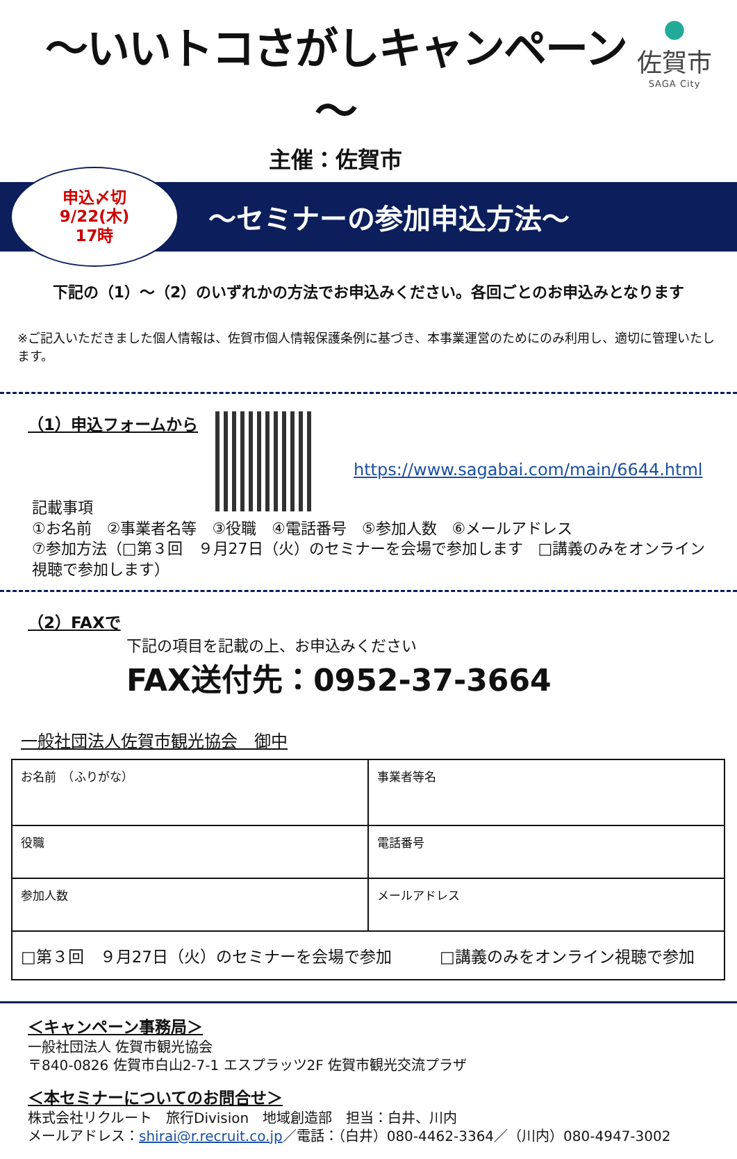～いいトコさがしキャンペーン～
主催：佐賀市
●
佐賀市
SAGA City
申込〆切
9/22(木)
17時
～セミナーの参加申込方法～
下記の（1）～（2）のいずれかの方法でお申込みください。各回ごとのお申込みとなります
※ご記入いただきました個人情報は、佐賀市個人情報保護条例に基づき、本事業運営のためにのみ利用し、適切に管理いたします。
（1）申込フォームから
https://www.sagabai.com/main/6644.html
記載事項
①お名前　②事業者名等　③役職　④電話番号　⑤参加人数　⑥メールアドレス
⑦参加方法（□第３回　９月27日（火）のセミナーを会場で参加します　□講義のみをオンライン視聴で参加します）
（2）FAXで
下記の項目を記載の上、お申込みください
FAX送付先：0952-37-3664
一般社団法人佐賀市観光協会　御中
| お名前 （ふりがな） | 事業者等名 |
| 役職 | 電話番号 |
| 参加人数 | メールアドレス |
| □第３回 ９月27日（火）のセミナーを会場で参加 □講義のみをオンライン視聴で参加 | |
＜キャンペーン事務局＞
一般社団法人 佐賀市観光協会
〒840-0826 佐賀市白山2-7-1 エスプラッツ2F 佐賀市観光交流プラザ
＜本セミナーについてのお問合せ＞
株式会社リクルート　旅行Division　地域創造部　担当：白井、川内
メールアドレス：shirai@r.recruit.co.jp／電話：（白井）080-4462-3364／（川内）080-4947-3002